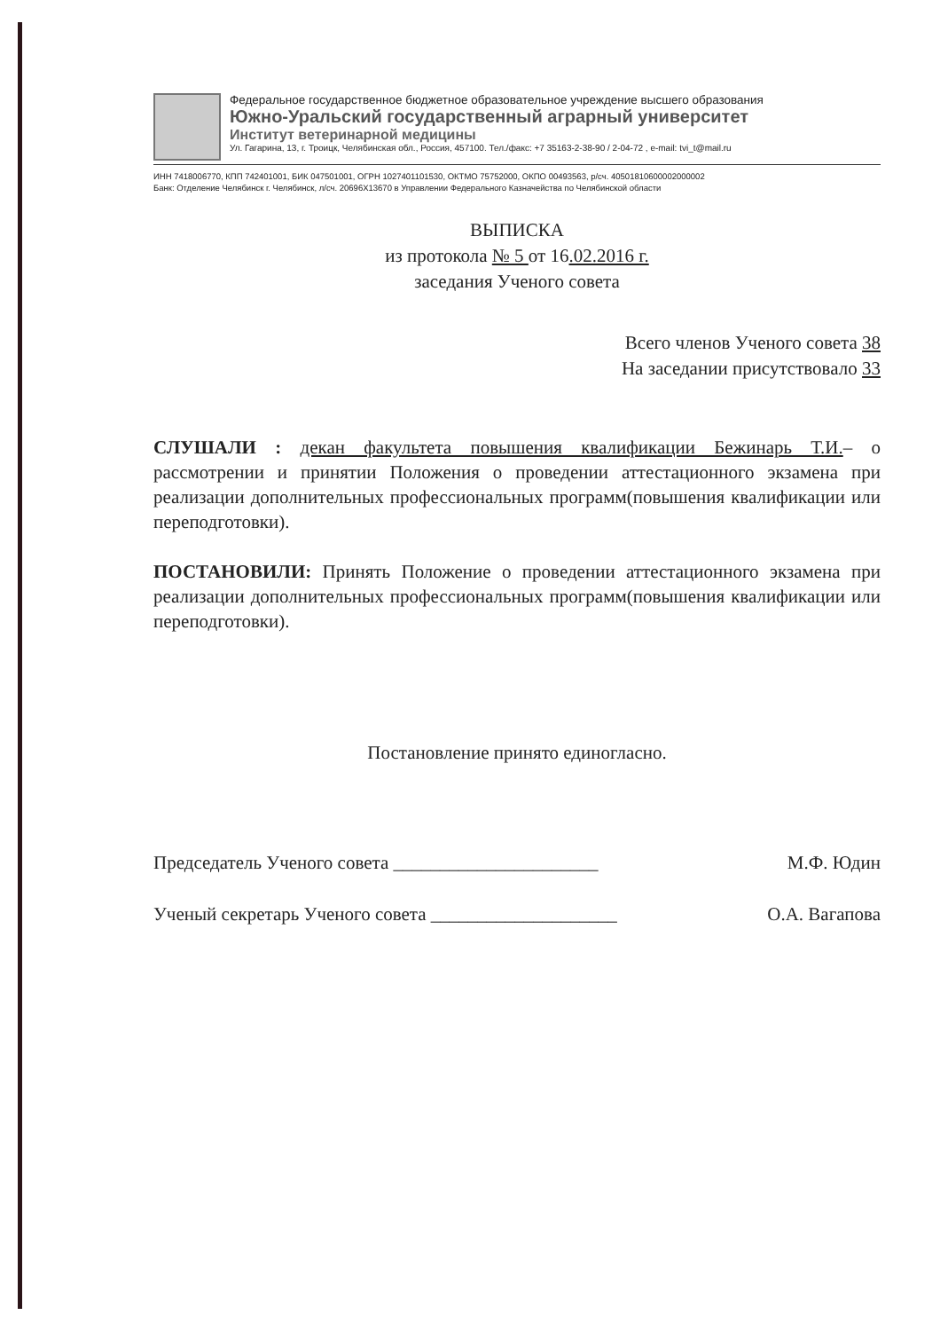Федеральное государственное бюджетное образовательное учреждение высшего образования
Южно-Уральский государственный аграрный университет
Институт ветеринарной медицины
Ул. Гагарина, 13, г. Троицк, Челябинская обл., Россия, 457100. Тел./факс: +7 35163-2-38-90 / 2-04-72 , e-mail: tvi_t@mail.ru
ИНН 7418006770, КПП 742401001, БИК 047501001, ОГРН 1027401101530, ОКТМО 75752000, ОКПО 00493563, р/сч. 40501810600002000002
Банк: Отделение Челябинск г. Челябинск, л/сч. 20696Х13670 в Управлении Федерального Казначейства по Челябинской области
ВЫПИСКА
из протокола № 5 от 16.02.2016 г.
заседания Ученого совета
Всего членов Ученого совета 38
На заседании присутствовало 33
СЛУШАЛИ : декан факультета повышения квалификации Бежинарь Т.И.– о рассмотрении и принятии Положения о проведении аттестационного экзамена при реализации дополнительных профессиональных программ(повышения квалификации или переподготовки).
ПОСТАНОВИЛИ: Принять Положение о проведении аттестационного экзамена при реализации дополнительных профессиональных программ(повышения квалификации или переподготовки).
Постановление принято единогласно.
Председатель Ученого совета ______________________ М.Ф. Юдин
Ученый секретарь Ученого совета ____________________ О.А. Вагапова